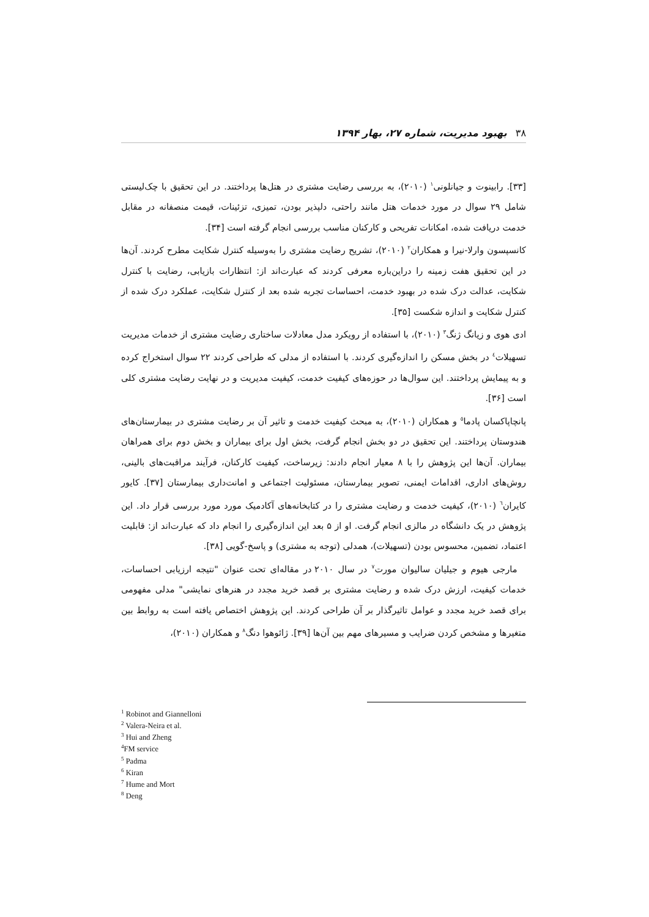۳۸بهبود مدیریت، شماره ۲۷، بهار ۱۳۹۴
[۳۳]. رابینوت و جیانلونی<sup>۱</sup> (۲۰۱۰)، به بررسی رضایت مشتری در هتل‌ها پرداختند. در این تحقیق با چک‌لیستی شامل ۲۹ سوال در مورد خدمات هتل مانند راحتی، دلپذیر بودن، تمیزی، تزئینات، قیمت منصفانه در مقابل خدمت دریافت شده، امکانات تفریحی و کارکنان مناسب بررسی انجام گرفته است [۳۴].
کانسپسون وارلا-نیرا و همکاران<sup>۲</sup> (۲۰۱۰)، تشریح رضایت مشتری را به‌وسیله کنترل شکایت مطرح کردند. آن‌ها در این تحقیق هفت زمینه را دراین‌باره معرفی کردند که عبارت‌اند از: انتظارات بازیابی، رضایت با کنترل شکایت، عدالت درک شده در بهبود خدمت، احساسات تجربه شده بعد از کنترل شکایت، عملکرد درک شده از کنترل شکایت و اندازه شکست [۳۵].
ادی هوی و زیانگ ژنگ<sup>۳</sup> (۲۰۱۰)، با استفاده از رویکرد مدل معادلات ساختاری رضایت مشتری از خدمات مدیریت تسهیلات<sup>٤</sup> در بخش مسکن را اندازه‌گیری کردند. با استفاده از مدلی که طراحی کردند ۲۲ سوال استخراج کرده و به پیمایش پرداختند. این سوال‌ها در حوزه‌های کیفیت خدمت، کیفیت مدیریت و در نهایت رضایت مشتری کلی است [۳۶].
پانچاپاکسان پادما<sup>٥</sup> و همکاران (۲۰۱۰)، به مبحث کیفیت خدمت و تاثیر آن بر رضایت مشتری در بیمارستان‌های هندوستان پرداختند. این تحقیق در دو بخش انجام گرفت، بخش اول برای بیماران و بخش دوم برای همراهان بیماران. آن‌ها این پژوهش را با ۸ معیار انجام دادند: زیرساخت، کیفیت کارکنان، فرآیند مراقبت‌های بالینی، روش‌های اداری، اقدامات ایمنی، تصویر بیمارستان، مسئولیت اجتماعی و امانت‌داری بیمارستان [۳۷]. کایور کایران<sup>٦</sup> (۲۰۱۰)، کیفیت خدمت و رضایت مشتری را در کتابخانه‌های آکادمیک مورد مورد بررسی قرار داد. این پژوهش در یک دانشگاه در مالزی انجام گرفت. او از ۵ بعد این اندازه‌گیری را انجام داد که عبارت‌اند از: قابلیت اعتماد، تضمین، محسوس بودن (تسهیلات)، همدلی (توجه به مشتری) و پاسخ-گویی [۳۸].
مارجی هیوم و جیلیان سالیوان مورت<sup>۷</sup> در سال ۲۰۱۰ در مقاله‌ای تحت عنوان "نتیجه ارزیابی احساسات، خدمات کیفیت، ارزش درک شده و رضایت مشتری بر قصد خرید مجدد در هنرهای نمایشی" مدلی مفهومی برای قصد خرید مجدد و عوامل تاثیرگذار بر آن طراحی کردند. این پژوهش اختصاص یافته است به روابط بین متغیرها و مشخص کردن ضرایب و مسیرهای مهم بین آن‌ها [۳۹]. ژائوهوا دنگ<sup>۸</sup> و همکاران (۲۰۱۰)،
<sup>1</sup> Robinot and Giannelloni
<sup>2</sup> Valera-Neira et al.
<sup>3</sup> Hui and Zheng
<sup>4</sup> FM service
<sup>5</sup> Padma
<sup>6</sup> Kiran
<sup>7</sup> Hume and Mort
<sup>8</sup> Deng